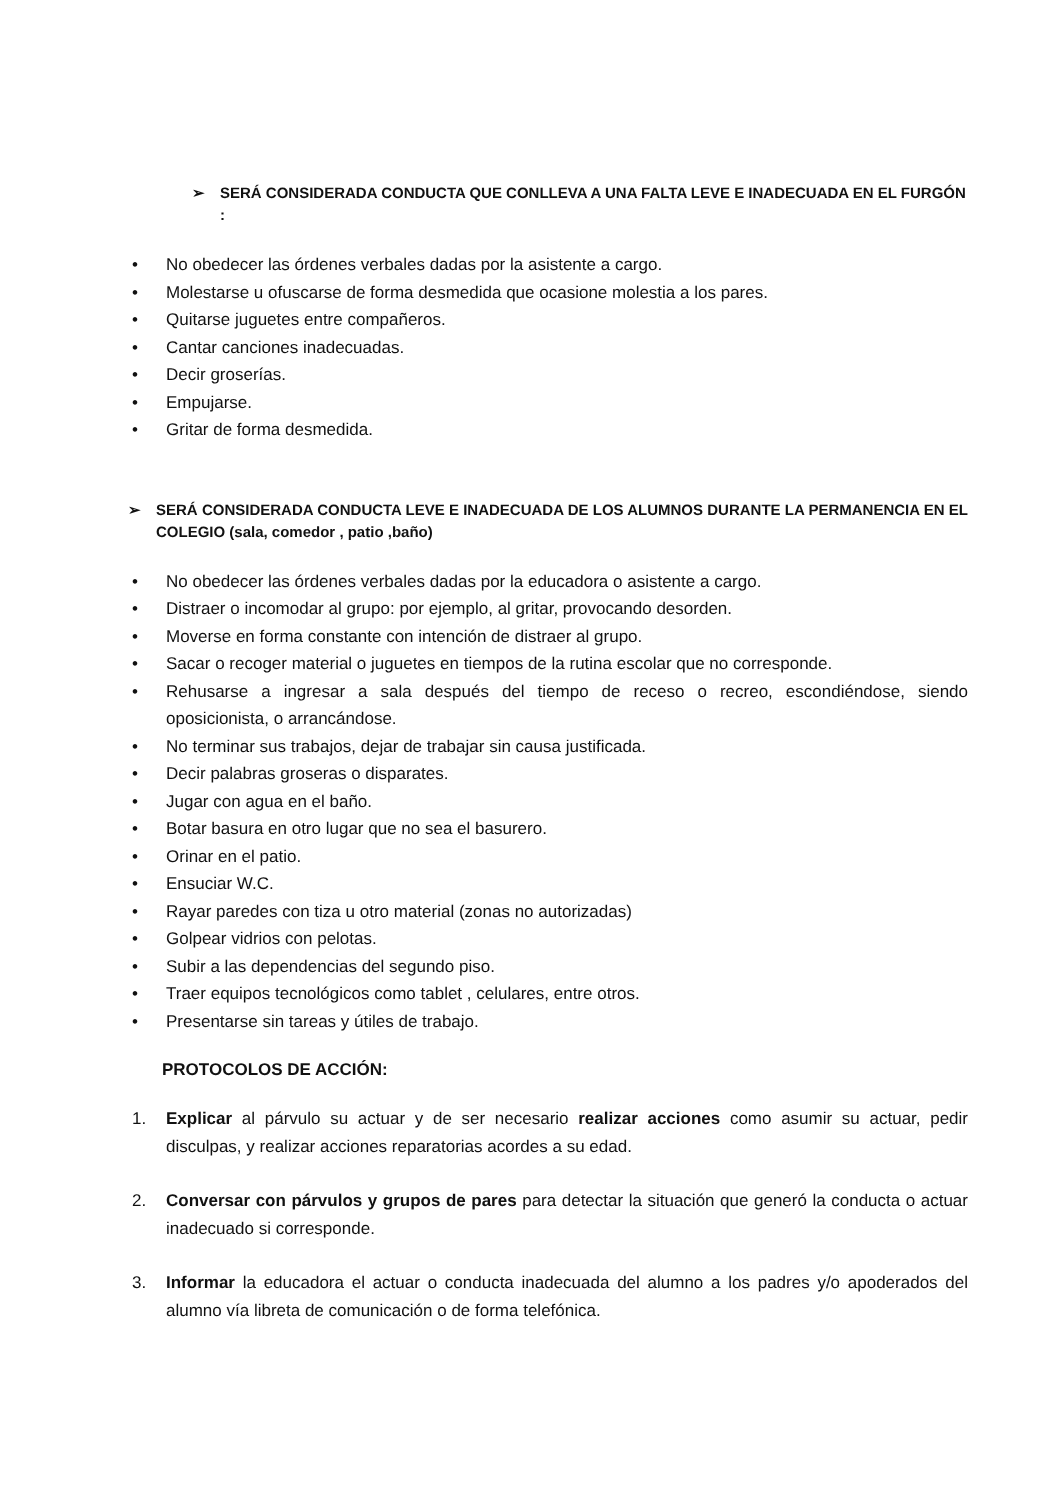➢ SERÁ CONSIDERADA CONDUCTA QUE CONLLEVA A UNA FALTA LEVE E INADECUADA EN EL FURGÓN :
• No obedecer las órdenes verbales dadas por la asistente a cargo.
• Molestarse u ofuscarse de forma desmedida que ocasione molestia a los pares.
• Quitarse juguetes entre compañeros.
• Cantar canciones inadecuadas.
• Decir groserías.
• Empujarse.
• Gritar de forma desmedida.
➢ SERÁ CONSIDERADA CONDUCTA LEVE E INADECUADA DE LOS ALUMNOS DURANTE LA PERMANENCIA EN EL COLEGIO (sala, comedor , patio ,baño)
• No obedecer las órdenes verbales dadas por la educadora o asistente a cargo.
• Distraer o incomodar al grupo: por ejemplo, al gritar, provocando desorden.
• Moverse en forma constante con intención de distraer al grupo.
• Sacar o recoger material o juguetes en tiempos de la rutina escolar que no corresponde.
• Rehusarse a ingresar a sala después del tiempo de receso o recreo, escondiéndose, siendo oposicionista, o arrancándose.
• No terminar sus trabajos, dejar de trabajar sin causa justificada.
• Decir palabras groseras o disparates.
• Jugar con agua en el baño.
• Botar basura en otro lugar que no sea el basurero.
• Orinar en el patio.
• Ensuciar W.C.
• Rayar paredes con tiza u otro material (zonas no autorizadas)
• Golpear vidrios con pelotas.
• Subir a las dependencias del segundo piso.
• Traer equipos tecnológicos como tablet , celulares, entre otros.
• Presentarse sin tareas y útiles de trabajo.
PROTOCOLOS DE ACCIÓN:
1. Explicar al párvulo su actuar y de ser necesario realizar acciones como asumir su actuar, pedir disculpas, y realizar acciones reparatorias acordes a su edad.
2. Conversar con párvulos y grupos de pares para detectar la situación que generó la conducta o actuar inadecuado si corresponde.
3. Informar la educadora el actuar o conducta inadecuada del alumno a los padres y/o apoderados del alumno vía libreta de comunicación o de forma telefónica.